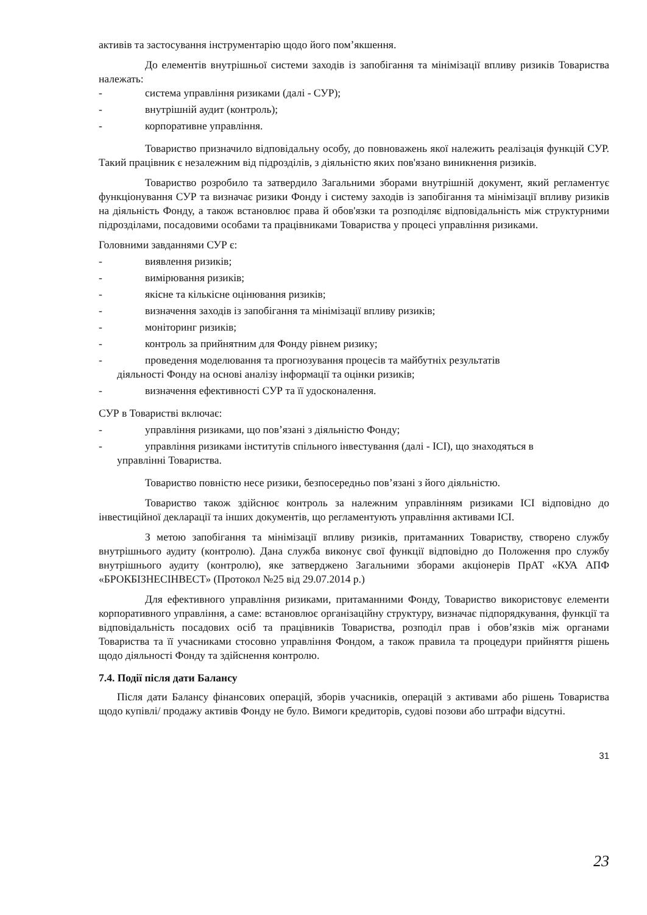активів та застосування інструментарію щодо його пом’якшення.
До елементів внутрішньої системи заходів із запобігання та мінімізації впливу ризиків Товариства належать:
- система управління ризиками (далі - СУР);
- внутрішній аудит (контроль);
- корпоративне управління.
Товариство призначило відповідальну особу, до повноважень якої належить реалізація функцій СУР. Такий працівник є незалежним від підрозділів, з діяльністю яких пов'язано виникнення ризиків.
Товариство розробило та затвердило Загальними зборами внутрішній документ, який регламентує функціонування СУР та визначає ризики Фонду і систему заходів із запобігання та мінімізації впливу ризиків на діяльність Фонду, а також встановлює права й обов'язки та розподіляє відповідальність між структурними підрозділами, посадовими особами та працівниками Товариства у процесі управління ризиками.
Головними завданнями СУР є:
- виявлення ризиків;
- вимірювання ризиків;
- якісне та кількісне оцінювання ризиків;
- визначення заходів із запобігання та мінімізації впливу ризиків;
- моніторинг ризиків;
- контроль за прийнятним для Фонду рівнем ризику;
- проведення моделювання та прогнозування процесів та майбутніх результатів
діяльності Фонду на основі аналізу інформації та оцінки ризиків;
- визначення ефективності СУР та її удосконалення.
СУР в Товаристві включає:
- управління ризиками, що пов’язані з діяльністю Фонду;
- управління ризиками інститутів спільного інвестування (далі - ІСІ), що знаходяться в
управлінні Товариства.
Товариство повністю несе ризики, безпосередньо пов’язані з його діяльністю.
Товариство також здійснює контроль за належним управлінням ризиками ІСІ відповідно до інвестиційної декларації та інших документів, що регламентують управління активами ІСІ.
З метою запобігання та мінімізації впливу ризиків, притаманних Товариству, створено службу внутрішнього аудиту (контролю). Дана служба виконує свої функції відповідно до Положення про службу внутрішнього аудиту (контролю), яке затверджено Загальними зборами акціонерів ПрАТ «КУА АПФ «БРОКБІЗНЕСІНВЕСТ» (Протокол №25 від 29.07.2014 р.)
Для ефективного управління ризиками, притаманними Фонду, Товариство використовує елементи корпоративного управління, а саме: встановлює організаційну структуру, визначає підпорядкування, функції та відповідальність посадових осіб та працівників Товариства, розподіл прав і обов’язків між органами Товариства та її учасниками стосовно управління Фондом, а також правила та процедури прийняття рішень щодо діяльності Фонду та здійснення контролю.
7.4. Події після дати Балансу
Після дати Балансу фінансових операцій, зборів учасників, операцій з активами або рішень Товариства щодо купівлі/ продажу активів Фонду не було. Вимоги кредиторів, судові позови або штрафи відсутні.
31
23